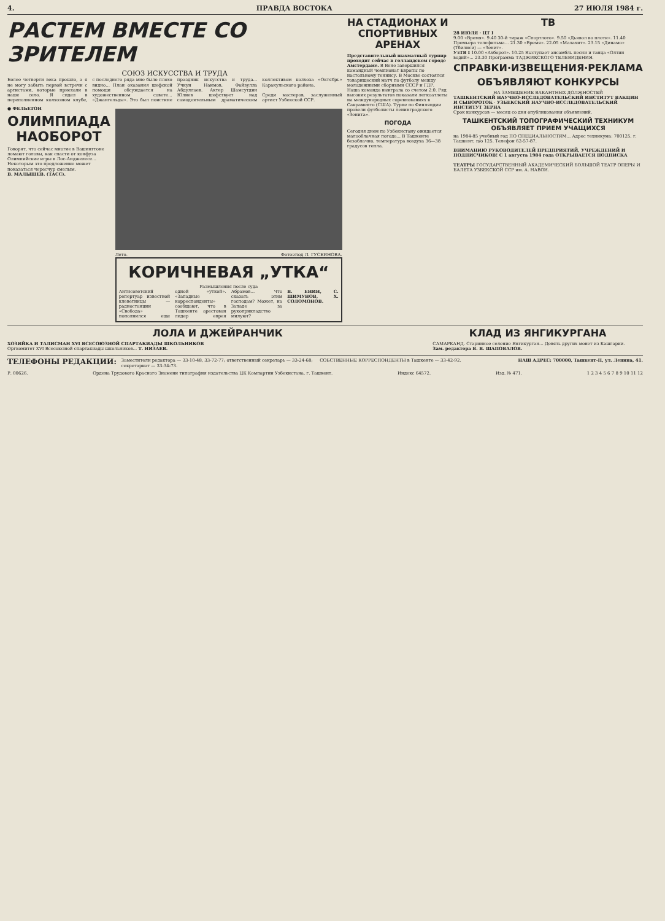4. ПРАВДА ВОСТОКА 27 ИЮЛЯ 1984 г.
РАСТЕМ ВМЕСТЕ СО ЗРИТЕЛЕМ
СОЮЗ ИСКУССТВА И ТРУДА
Более четверти века прошло, а я не могу забыть первой встречи с артистами, которые приехали в наше село. Я сидел в переполненном колхозном клубе, с последнего ряда мне было плохо видно... План оказания шефской помощи обсуждается на художественном совете... «Джангельды». Это был поистине праздник искусства и труда... Учкун Наимов, Файзулла Абдуллаев. Актер Шамсутдин Юлиев шефствует над самодеятельным драматическим коллективом колхоза «Октябрь» Каракульского района.
Среди мастеров, заслуженный артист Узбекской ССР.
● ФЕЛЬЕТОН
ОЛИМПИАДА НАОБОРОТ
Говорят, что сейчас многие в Вашингтоне ломают головы, как спасти от конфуза Олимпийские игры в Лос-Анджелесе... Некоторым это предложение может показаться чересчур смелым.
В. МАЛЫШЕВ. (ТАСС).
Лето. Фотоэтюд Л. ГУСЕИНОВА.
КОРИЧНЕВАЯ „УТКА“
Размышления после суда
Антисоветский репертуар известной клеветницы — радиостанции «Свобода» пополнился еще одной «уткой». «Западные корреспонденты» сообщают, что в Ташкенте арестован лидер еврея Абрамов... Что сказать этим господам? Может, на Западе за рукоприкладство милуют?
В. ЕНИН, С. ШИМУНОВ, Х. СОЛОМОНОВ.
НА СТАДИОНАХ И СПОРТИВНЫХ АРЕНАХ
Представительный шахматный турнир проходит сейчас в голландском городе Амстердаме. В Вене завершился командный чемпионат Европы по настольному теннису. В Москве состоялся товарищеский матч по футболу между молодежными сборными СССР и ГДР. Наша команда выиграла со счетом 2:0. Ряд высоких результатов показали легкоатлеты на международных соревнованиях в Сакраменто (США). Турне по Финляндии провели футболисты ленинградского «Зенита».
ПОГОДА
Сегодня днем по Узбекистану ожидается малооблачная погода... В Ташкенте безоблачно, температура воздуха 36—38 градусов тепла.
ТВ
28 ИЮЛЯ · ЦТ I
9.00 «Время». 9.40 30-й тираж «Спортлото». 9.50 «Дьявол во плоти». 11.40 Премьера телефильма... 21.30 «Время». 22.05 «Малахит». 23.15 «Динамо» (Тбилиси) — «Зенит».
УзТВ I 10.00 «Ахборот». 10.25 Выступает ансамбль песни и танца «Олтин водий»... 23.30 Программа ТАДЖИКСКОГО ТЕЛЕВИДЕНИЯ.
СПРАВКИ·ИЗВЕЩЕНИЯ·РЕКЛАМА
ОБЪЯВЛЯЮТ КОНКУРСЫ
НА ЗАМЕЩЕНИЕ ВАКАНТНЫХ ДОЛЖНОСТЕЙ
ТАШКЕНТСКИЙ НАУЧНО-ИССЛЕДОВАТЕЛЬСКИЙ ИНСТИТУТ ВАКЦИН И СЫВОРОТОК · УЗБЕКСКИЙ НАУЧНО-ИССЛЕДОВАТЕЛЬСКИЙ ИНСТИТУТ ЗЕРНА
Срок конкурсов — месяц со дня опубликования объявлений.
ТАШКЕНТСКИЙ ТОПОГРАФИЧЕСКИЙ ТЕХНИКУМ ОБЪЯВЛЯЕТ ПРИЕМ УЧАЩИХСЯ
на 1984-85 учебный год ПО СПЕЦИАЛЬНОСТЯМ... Адрес техникума: 700125, г. Ташкент, п/о 125. Телефон 62-57-87.
ВНИМАНИЮ РУКОВОДИТЕЛЕЙ ПРЕДПРИЯТИЙ, УЧРЕЖДЕНИЙ И ПОДПИСЧИКОВ! С 1 августа 1984 года ОТКРЫВАЕТСЯ ПОДПИСКА
ТЕАТРЫ ГОСУДАРСТВЕННЫЙ АКАДЕМИЧЕСКИЙ БОЛЬШОЙ ТЕАТР ОПЕРЫ И БАЛЕТА УЗБЕКСКОЙ ССР им. А. НАВОИ.
ЛОЛА И ДЖЕЙРАНЧИК
ХОЗЯЙКА И ТАЛИСМАН XVI ВСЕСОЮЗНОЙ СПАРТАКИАДЫ ШКОЛЬНИКОВ
Оргкомитет XVI Всесоюзной спартакиады школьников... Т. НИЗАЕВ.
КЛАД ИЗ ЯНГИКУРГАНА
САМАРКАНД. Старинное селение Янгикурган... Девять других монет из Кашгарии.
Зам. редактора В. В. ШАПОВАЛОВ.
ТЕЛЕФОНЫ РЕДАКЦИИ: Заместители редактора — 33-10-48, 33-72-77; ответственный секретарь — 33-24-68; секретариат — 33-34-73. СОБСТВЕННЫЕ КОРРЕСПОНДЕНТЫ в Ташкенте — 33-42-92. НАШ АДРЕС: 700000, Ташкент-П, ул. Ленина, 41.
Р. 00626. Ордена Трудового Красного Знамени типография издательства ЦК Компартии Узбекистана, г. Ташкент. Индекс 64572. Изд. № 471. 1 2 3 4 5 6 7 8 9 10 11 12